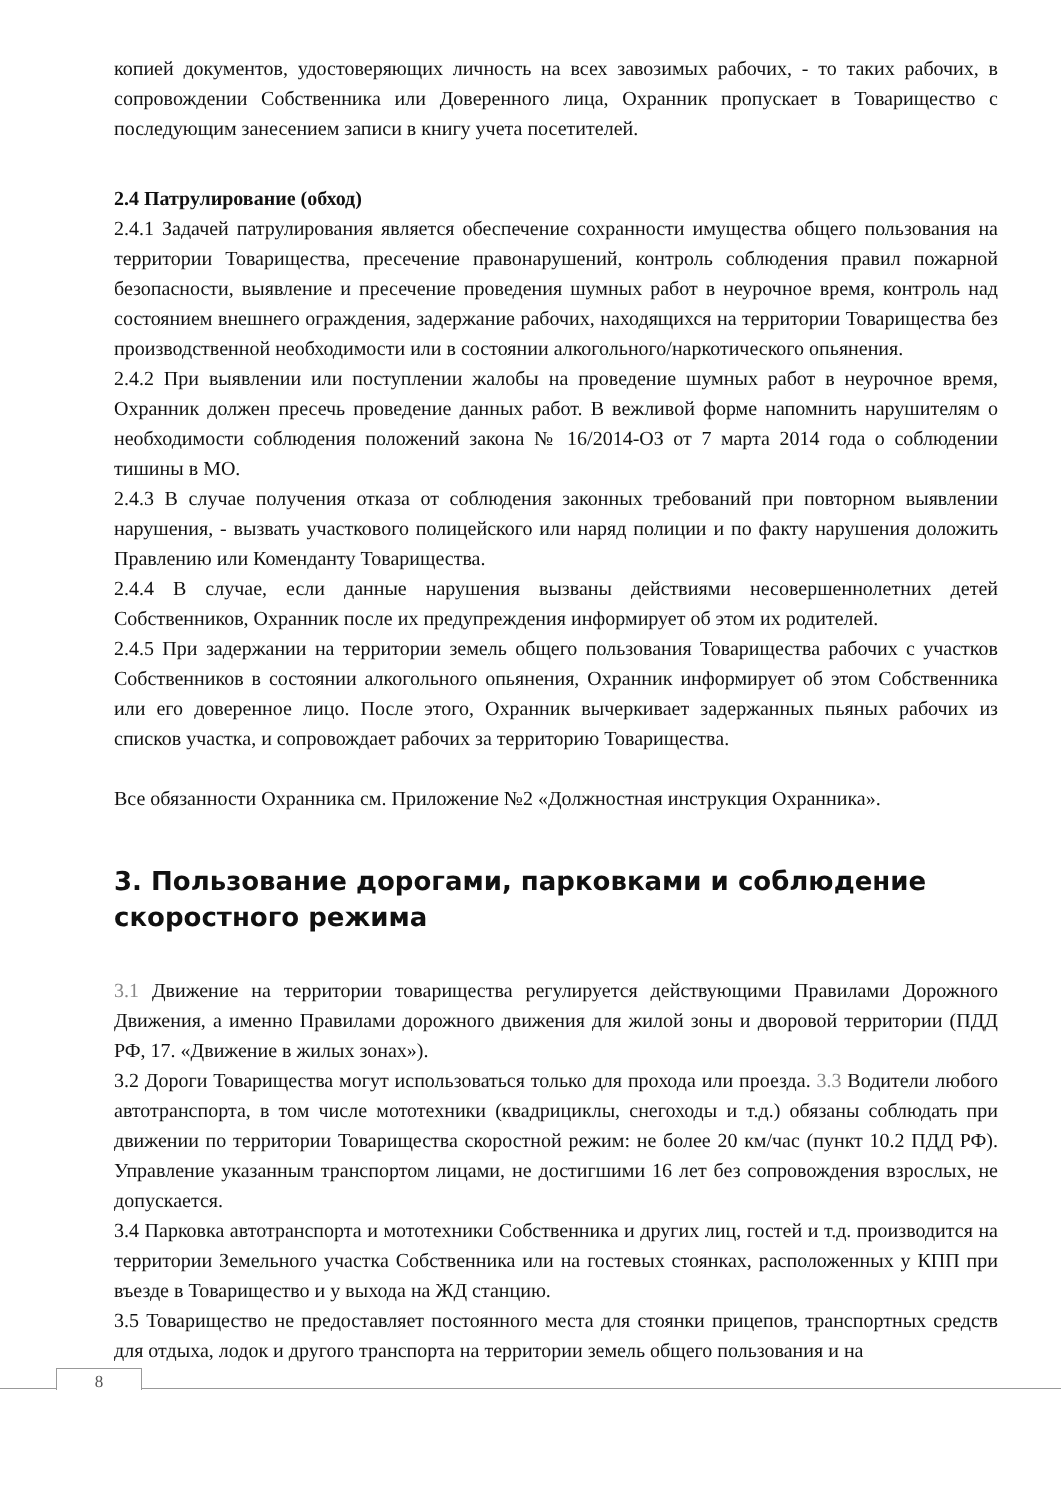копией документов, удостоверяющих личность на всех завозимых рабочих, - то таких рабочих, в сопровождении Собственника или Доверенного лица, Охранник пропускает в Товарищество с последующим занесением записи в книгу учета посетителей.
2.4 Патрулирование (обход)
2.4.1 Задачей патрулирования является обеспечение сохранности имущества общего пользования на территории Товарищества, пресечение правонарушений, контроль соблюдения правил пожарной безопасности, выявление и пресечение проведения шумных работ в неурочное время, контроль над состоянием внешнего ограждения, задержание рабочих, находящихся на территории Товарищества без производственной необходимости или в состоянии алкогольного/наркотического опьянения.
2.4.2 При выявлении или поступлении жалобы на проведение шумных работ в неурочное время, Охранник должен пресечь проведение данных работ. В вежливой форме напомнить нарушителям о необходимости соблюдения положений закона № 16/2014-ОЗ от 7 марта 2014 года о соблюдении тишины в МО.
2.4.3 В случае получения отказа от соблюдения законных требований при повторном выявлении нарушения, - вызвать участкового полицейского или наряд полиции и по факту нарушения доложить Правлению или Коменданту Товарищества.
2.4.4 В случае, если данные нарушения вызваны действиями несовершеннолетних детей Собственников, Охранник после их предупреждения информирует об этом их родителей.
2.4.5 При задержании на территории земель общего пользования Товарищества рабочих с участков Собственников в состоянии алкогольного опьянения, Охранник информирует об этом Собственника или его доверенное лицо. После этого, Охранник вычеркивает задержанных пьяных рабочих из списков участка, и сопровождает рабочих за территорию Товарищества.
Все обязанности Охранника см. Приложение №2 «Должностная инструкция Охранника».
3. Пользование дорогами, парковками и соблюдение скоростного режима
3.1 Движение на территории товарищества регулируется действующими Правилами Дорожного Движения, а именно Правилами дорожного движения для жилой зоны и дворовой территории (ПДД РФ, 17. «Движение в жилых зонах»).
3.2 Дороги Товарищества могут использоваться только для прохода или проезда. 3.3 Водители любого автотранспорта, в том числе мототехники (квадрициклы, снегоходы и т.д.) обязаны соблюдать при движении по территории Товарищества скоростной режим: не более 20 км/час (пункт 10.2 ПДД РФ). Управление указанным транспортом лицами, не достигшими 16 лет без сопровождения взрослых, не допускается.
3.4 Парковка автотранспорта и мототехники Собственника и других лиц, гостей и т.д. производится на территории Земельного участка Собственника или на гостевых стоянках, расположенных у КПП при въезде в Товарищество и у выхода на ЖД станцию.
3.5 Товарищество не предоставляет постоянного места для стоянки прицепов, транспортных средств для отдыха, лодок и другого транспорта на территории земель общего пользования и на
8